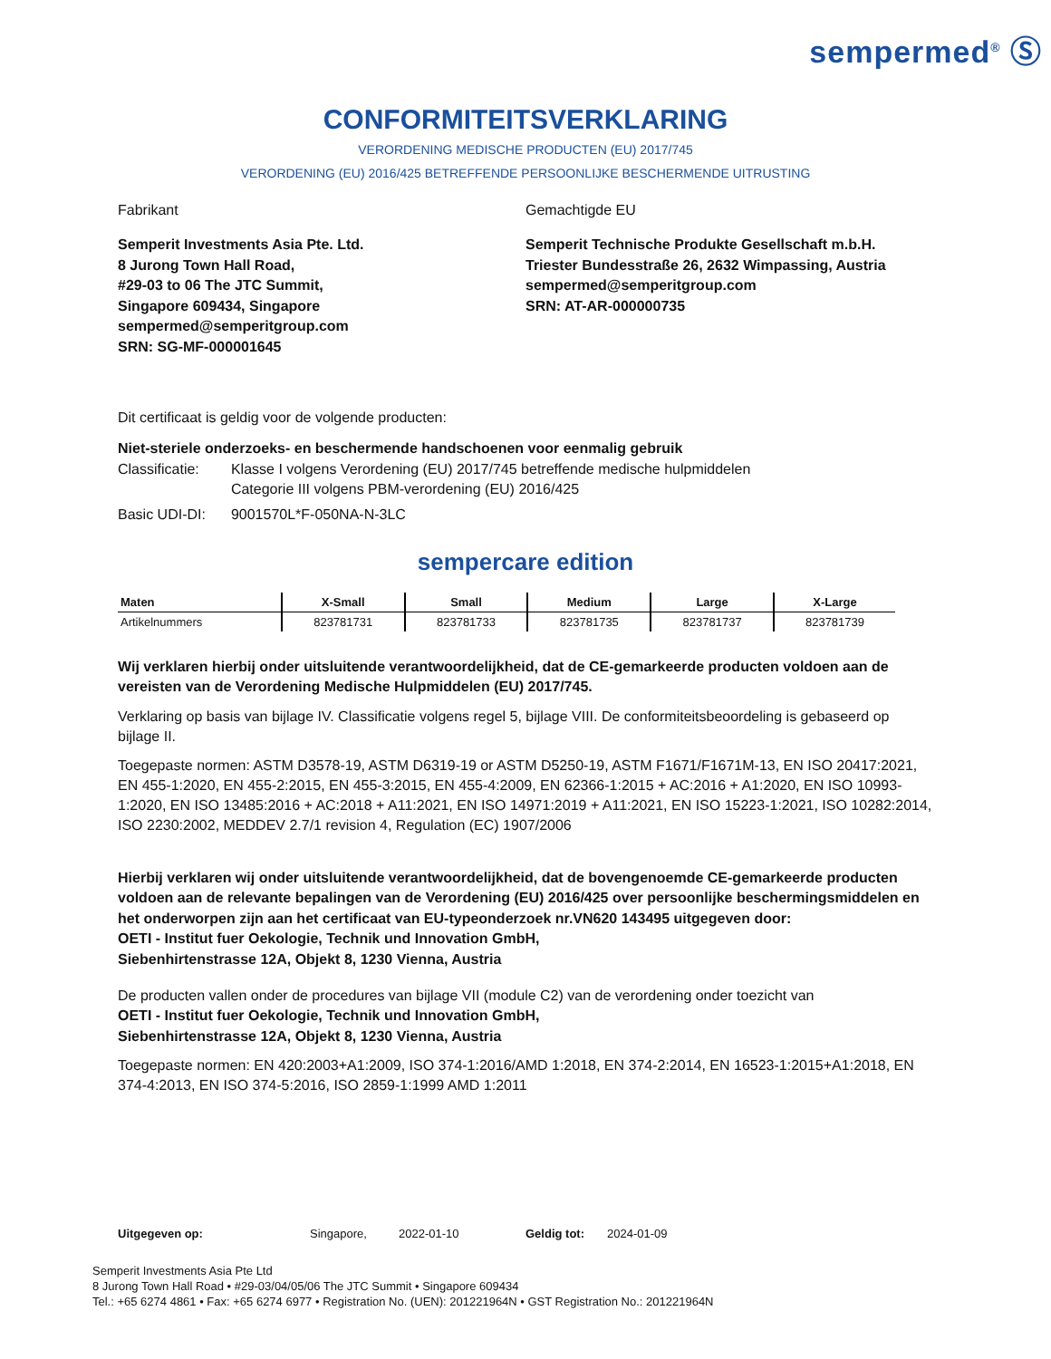sempermed<sup>®</sup> Ⓢ
CONFORMITEITSVERKLARING
VERORDENING MEDISCHE PRODUCTEN (EU) 2017/745
VERORDENING (EU) 2016/425 BETREFFENDE PERSOONLIJKE BESCHERMENDE UITRUSTING
Fabrikant
Semperit Investments Asia Pte. Ltd.
8 Jurong Town Hall Road,
#29-03 to 06 The JTC Summit,
Singapore 609434, Singapore
sempermed@semperitgroup.com
SRN: SG-MF-000001645
Gemachtigde EU
Semperit Technische Produkte Gesellschaft m.b.H.
Triester Bundesstraße 26, 2632 Wimpassing, Austria
sempermed@semperitgroup.com
SRN: AT-AR-000000735
Dit certificaat is geldig voor de volgende producten:
Niet-steriele onderzoeks- en beschermende handschoenen voor eenmalig gebruik
| Classificatie: | Klasse I volgens Verordening (EU) 2017/745 betreffende medische hulpmiddelen Categorie III volgens PBM-verordening (EU) 2016/425 |
| Basic UDI-DI: | 9001570L*F-050NA-N-3LC |
sempercare edition
| Maten | X-Small | Small | Medium | Large | X-Large |
| --- | --- | --- | --- | --- | --- |
| Artikelnummers | 823781731 | 823781733 | 823781735 | 823781737 | 823781739 |
Wij verklaren hierbij onder uitsluitende verantwoordelijkheid, dat de CE-gemarkeerde producten voldoen aan de vereisten van de Verordening Medische Hulpmiddelen (EU) 2017/745.
Verklaring op basis van bijlage IV. Classificatie volgens regel 5, bijlage VIII. De conformiteitsbeoordeling is gebaseerd op bijlage II.
Toegepaste normen: ASTM D3578-19, ASTM D6319-19 or ASTM D5250-19, ASTM F1671/F1671M-13, EN ISO 20417:2021, EN 455-1:2020, EN 455-2:2015, EN 455-3:2015, EN 455-4:2009, EN 62366-1:2015 + AC:2016 + A1:2020, EN ISO 10993-1:2020, EN ISO 13485:2016 + AC:2018 + A11:2021, EN ISO 14971:2019 + A11:2021, EN ISO 15223-1:2021, ISO 10282:2014, ISO 2230:2002, MEDDEV 2.7/1 revision 4, Regulation (EC) 1907/2006
Hierbij verklaren wij onder uitsluitende verantwoordelijkheid, dat de bovengenoemde CE-gemarkeerde producten voldoen aan de relevante bepalingen van de Verordening (EU) 2016/425 over persoonlijke beschermingsmiddelen en het onderworpen zijn aan het certificaat van EU-typeonderzoek nr.VN620 143495 uitgegeven door:
OETI - Institut fuer Oekologie, Technik und Innovation GmbH,
Siebenhirtenstrasse 12A, Objekt 8, 1230 Vienna, Austria
De producten vallen onder de procedures van bijlage VII (module C2) van de verordening onder toezicht van
OETI - Institut fuer Oekologie, Technik und Innovation GmbH,
Siebenhirtenstrasse 12A, Objekt 8, 1230 Vienna, Austria
Toegepaste normen: EN 420:2003+A1:2009, ISO 374-1:2016/AMD 1:2018, EN 374-2:2014, EN 16523-1:2015+A1:2018, EN 374-4:2013, EN ISO 374-5:2016, ISO 2859-1:1999 AMD 1:2011
Uitgegeven op: Singapore, 2022-01-10 Geldig tot: 2024-01-09
Semperit Investments Asia Pte Ltd
8 Jurong Town Hall Road • #29-03/04/05/06 The JTC Summit • Singapore 609434
Tel.: +65 6274 4861 • Fax: +65 6274 6977 • Registration No. (UEN): 201221964N • GST Registration No.: 201221964N